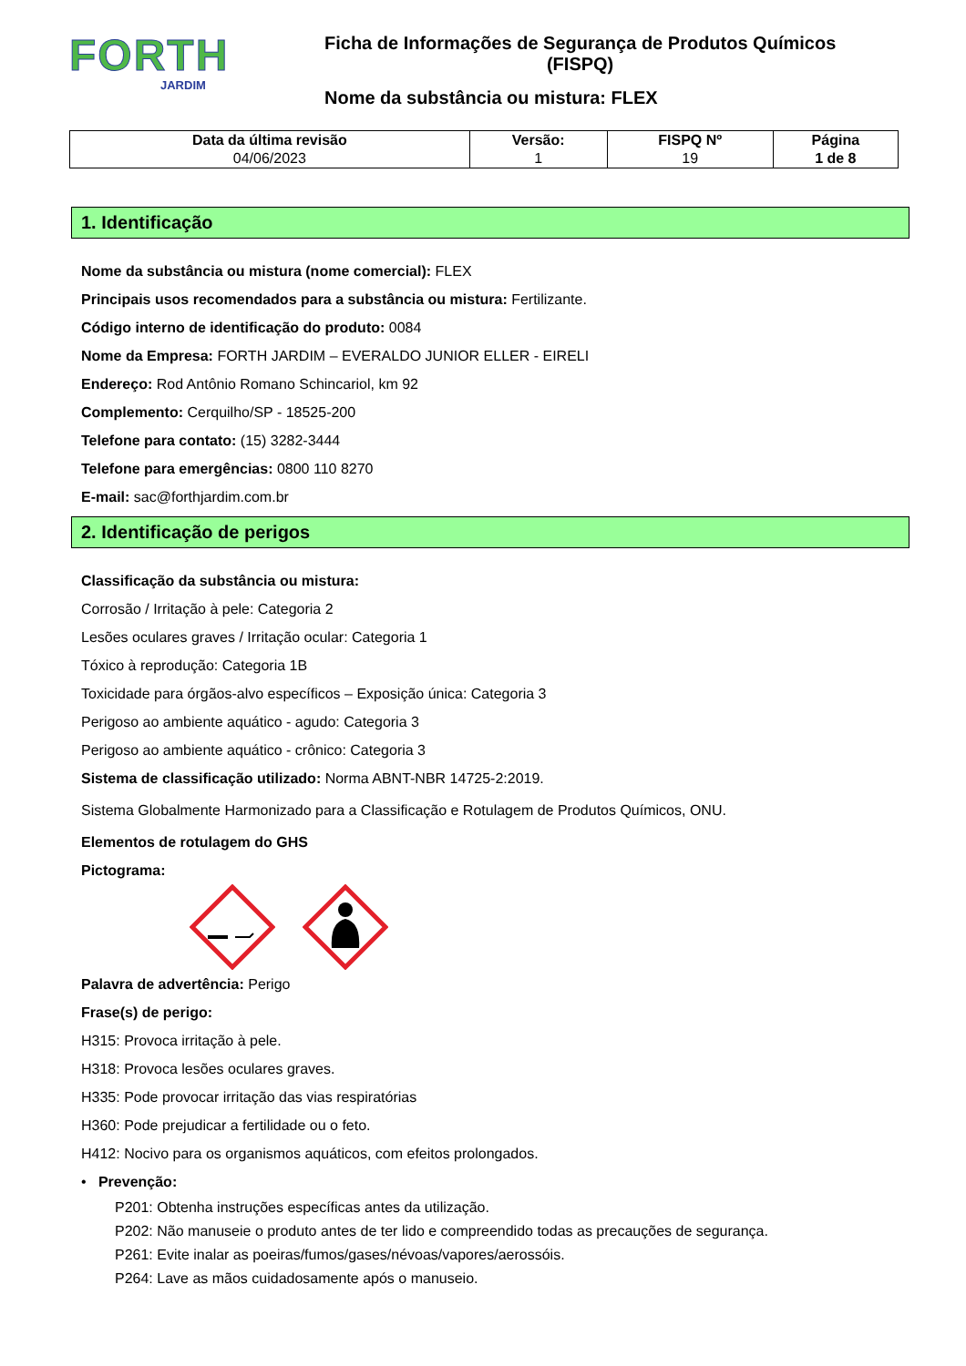FORTH
JARDIM
Ficha de Informações de Segurança de Produtos Químicos
(FISPQ)
Nome da substância ou mistura: FLEX
| Data da última revisão 04/06/2023 | Versão: 1 | FISPQ Nº 19 | Página 1 de 8 |
1. Identificação
Nome da substância ou mistura (nome comercial): FLEX
Principais usos recomendados para a substância ou mistura: Fertilizante.
Código interno de identificação do produto: 0084
Nome da Empresa: FORTH JARDIM – EVERALDO JUNIOR ELLER - EIRELI
Endereço: Rod Antônio Romano Schincariol, km 92
Complemento: Cerquilho/SP - 18525-200
Telefone para contato: (15) 3282-3444
Telefone para emergências: 0800 110 8270
E-mail: sac@forthjardim.com.br
2. Identificação de perigos
Classificação da substância ou mistura:
Corrosão / Irritação à pele: Categoria 2
Lesões oculares graves / Irritação ocular: Categoria 1
Tóxico à reprodução: Categoria 1B
Toxicidade para órgãos-alvo específicos – Exposição única: Categoria 3
Perigoso ao ambiente aquático - agudo: Categoria 3
Perigoso ao ambiente aquático - crônico: Categoria 3
Sistema de classificação utilizado: Norma ABNT-NBR 14725-2:2019.
Sistema Globalmente Harmonizado para a Classificação e Rotulagem de Produtos Químicos, ONU.
Elementos de rotulagem do GHS
Pictograma:
Palavra de advertência: Perigo
Frase(s) de perigo:
H315: Provoca irritação à pele.
H318: Provoca lesões oculares graves.
H335: Pode provocar irritação das vias respiratórias
H360: Pode prejudicar a fertilidade ou o feto.
H412: Nocivo para os organismos aquáticos, com efeitos prolongados.
• Prevenção:
P201: Obtenha instruções específicas antes da utilização.
P202: Não manuseie o produto antes de ter lido e compreendido todas as precauções de segurança.
P261: Evite inalar as poeiras/fumos/gases/névoas/vapores/aerossóis.
P264: Lave as mãos cuidadosamente após o manuseio.